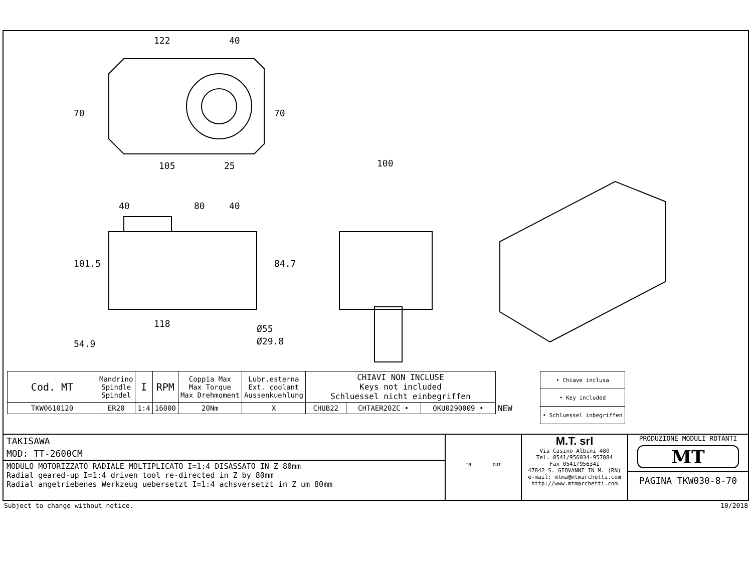122
40
105
25
40
80
40
100
118
Ø55
Ø29.8
70
70
101.5
84.7
54.9
| Cod. MT | Mandrino Spindle Spindel | I | RPM | Coppia Max Max Torque Max Drehmoment | Lubr.esterna Ext. coolant Aussenkuehlung | CHIAVI NON INCLUSE Keys not included Schluessel nicht einbegriffen | | | |
| --- | --- | --- | --- | --- | --- | --- | --- | --- | --- |
| TKW0610120 | ER20 | 1:4 | 16000 | 20Nm | X | CHUB22 | CHTAER20ZC • | OKU0290009 • | NEW |
| • Chiave inclusa |
| • Key included |
| • Schluessel inbegriffen |
TAKISAWA
MOD: TT-2600CM
MODULO MOTORIZZATO RADIALE MOLTIPLICATO I=1:4 DISASSATO IN Z 80mm
Radial geared-up I=1:4 driven tool re-directed in Z by 80mm
Radial angetriebenes Werkzeug uebersetzt I=1:4 achsversetzt in Z um 80mm
IN OUT
M.T. srl
Via Casino Albini 480
Tel. 0541/956034-957884
Fax 0541/956341
47842 S. GIOVANNI IN M. (RN)
e-mail: mtma@mtmarchetti.com
http://www.mtmarchetti.com
PRODUZIONE MODULI ROTANTI
MT
PAGINA TKW030-8-70
Subject to change without notice. 10/2018